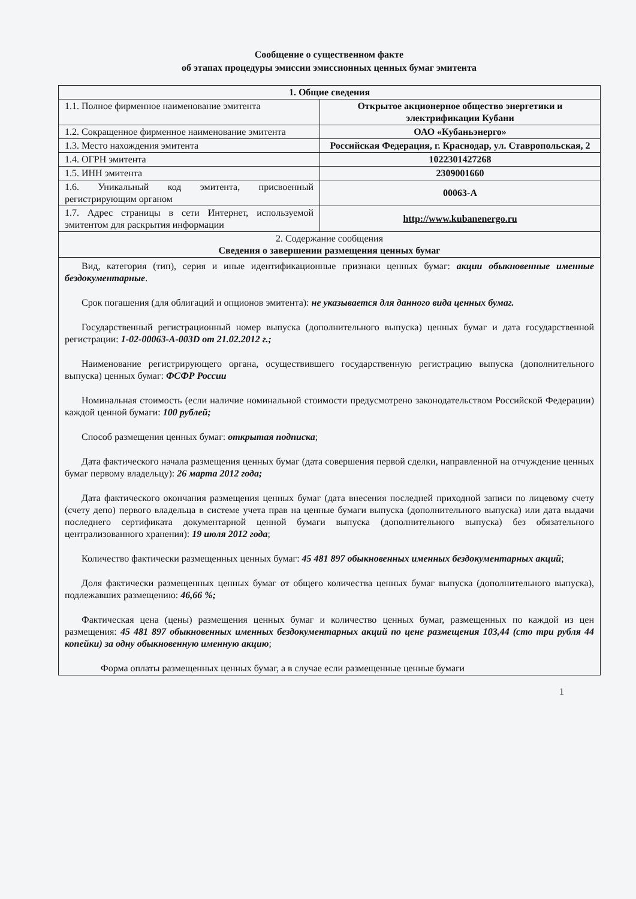Сообщение о существенном факте
об этапах процедуры эмиссии эмиссионных ценных бумаг эмитента
| 1. Общие сведения | |
| 1.1. Полное фирменное наименование эмитента | Открытое акционерное общество энергетики и электрификации Кубани |
| 1.2. Сокращенное фирменное наименование эмитента | ОАО «Кубаньэнерго» |
| 1.3. Место нахождения эмитента | Российская Федерация, г. Краснодар, ул. Ставропольская, 2 |
| 1.4. ОГРН эмитента | 1022301427268 |
| 1.5. ИНН эмитента | 2309001660 |
| 1.6. Уникальный код эмитента, присвоенный регистрирующим органом | 00063-A |
| 1.7. Адрес страницы в сети Интернет, используемой эмитентом для раскрытия информации | http://www.kubanenergo.ru |
| 2. Содержание сообщения Сведения о завершении размещения ценных бумаг | |
| Вид, категория (тип), серия и иные идентификационные признаки ценных бумаг: акции обыкновенные именные бездокументарные . Срок погашения (для облигаций и опционов эмитента): не указывается для данного вида ценных бумаг. Государственный регистрационный номер выпуска (дополнительного выпуска) ценных бумаг и дата государственной регистрации: 1-02-00063-A-003D от 21.02.2012 г.; Наименование регистрирующего органа, осуществившего государственную регистрацию выпуска (дополнительного выпуска) ценных бумаг: ФСФР России Номинальная стоимость (если наличие номинальной стоимости предусмотрено законодательством Российской Федерации) каждой ценной бумаги: 100 рублей; Способ размещения ценных бумаг: открытая подписка ; Дата фактического начала размещения ценных бумаг (дата совершения первой сделки, направленной на отчуждение ценных бумаг первому владельцу): 26 марта 2012 года; Дата фактического окончания размещения ценных бумаг (дата внесения последней приходной записи по лицевому счету (счету депо) первого владельца в системе учета прав на ценные бумаги выпуска (дополнительного выпуска) или дата выдачи последнего сертификата документарной ценной бумаги выпуска (дополнительного выпуска) без обязательного централизованного хранения): 19 июля 2012 года ; Количество фактически размещенных ценных бумаг: 45 481 897 обыкновенных именных бездокументарных акций ; Доля фактически размещенных ценных бумаг от общего количества ценных бумаг выпуска (дополнительного выпуска), подлежавших размещению: 46,66 %; Фактическая цена (цены) размещения ценных бумаг и количество ценных бумаг, размещенных по каждой из цен размещения: 45 481 897 обыкновенных именных бездокументарных акций по цене размещения 103,44 (сто три рубля 44 копейки) за одну обыкновенную именную акцию ; Форма оплаты размещенных ценных бумаг, а в случае если размещенные ценные бумаги | |
1